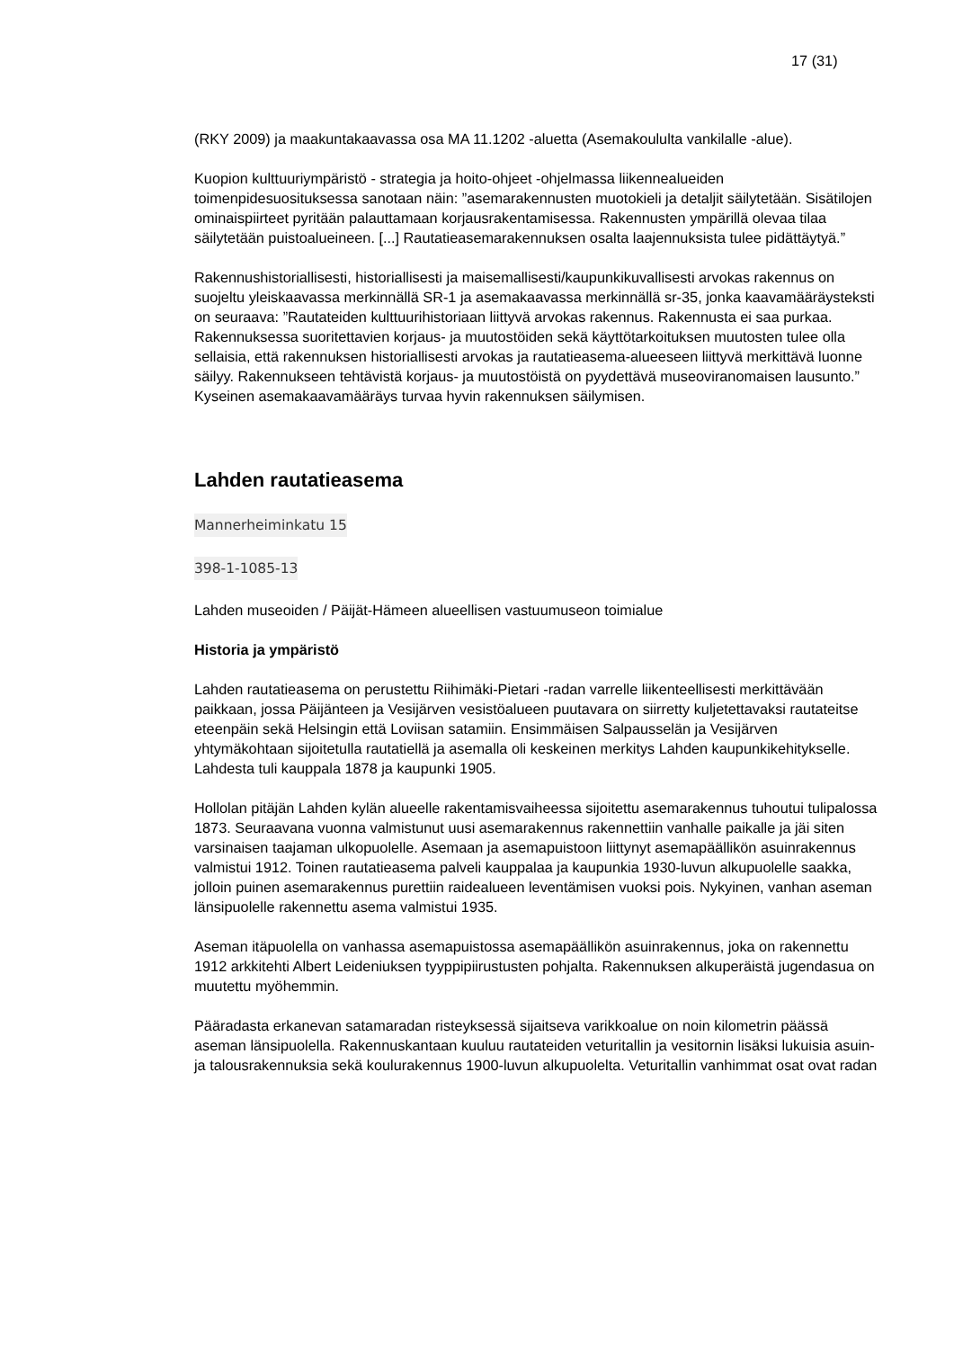17 (31)
(RKY 2009) ja maakuntakaavassa osa MA 11.1202 -aluetta (Asemakoululta vankilalle -alue).
Kuopion kulttuuriympäristö - strategia ja hoito-ohjeet -ohjelmassa liikennealueiden toimenpidesuosituksessa sanotaan näin: ”asemarakennusten muotokieli ja detaljit säilytetään. Sisätilojen ominaispiirteet pyritään palauttamaan korjausrakentamisessa. Rakennusten ympärillä olevaa tilaa säilytetään puistoalueineen. [...] Rautatieasemarakennuksen osalta laajennuksista tulee pidättäytyä.”
Rakennushistoriallisesti, historiallisesti ja maisemallisesti/kaupunkikuvallisesti arvokas rakennus on suojeltu yleiskaavassa merkinnällä SR-1 ja asemakaavassa merkinnällä sr-35, jonka kaavamääräysteksti on seuraava: ”Rautateiden kulttuurihistoriaan liittyvä arvokas rakennus. Rakennusta ei saa purkaa. Rakennuksessa suoritettavien korjaus- ja muutostöiden sekä käyttötarkoituksen muutosten tulee olla sellaisia, että rakennuksen historiallisesti arvokas ja rautatieasema-alueeseen liittyvä merkittävä luonne säilyy. Rakennukseen tehtävistä korjaus- ja muutostöistä on pyydettävä museoviranomaisen lausunto.” Kyseinen asemakaavamääräys turvaa hyvin rakennuksen säilymisen.
Lahden rautatieasema
Mannerheiminkatu 15
398-1-1085-13
Lahden museoiden / Päijät-Hämeen alueellisen vastuumuseon toimialue
Historia ja ympäristö
Lahden rautatieasema on perustettu Riihimäki-Pietari -radan varrelle liikenteellisesti merkittävään paikkaan, jossa Päijänteen ja Vesijärven vesistöalueen puutavara on siirretty kuljetettavaksi rautateitse eteenpäin sekä Helsingin että Loviisan satamiin. Ensimmäisen Salpausselän ja Vesijärven yhtymäkohtaan sijoitetulla rautatiellä ja asemalla oli keskeinen merkitys Lahden kaupunkikehitykselle. Lahdesta tuli kauppala 1878 ja kaupunki 1905.
Hollolan pitäjän Lahden kylän alueelle rakentamisvaiheessa sijoitettu asemarakennus tuhoutui tulipalossa 1873. Seuraavana vuonna valmistunut uusi asemarakennus rakennettiin vanhalle paikalle ja jäi siten varsinaisen taajaman ulkopuolelle. Asemaan ja asemapuistoon liittynyt asemapäällikön asuinrakennus valmistui 1912. Toinen rautatieasema palveli kauppalaa ja kaupunkia 1930-luvun alkupuolelle saakka, jolloin puinen asemarakennus purettiin raidealueen leventämisen vuoksi pois. Nykyinen, vanhan aseman länsipuolelle rakennettu asema valmistui 1935.
Aseman itäpuolella on vanhassa asemapuistossa asemapäällikön asuinrakennus, joka on rakennettu 1912 arkkitehti Albert Leideniuksen tyyppipiirustusten pohjalta. Rakennuksen alkuperäistä jugendasua on muutettu myöhemmin.
Pääradasta erkanevan satamaradan risteyksessä sijaitseva varikkoalue on noin kilometrin päässä aseman länsipuolella. Rakennuskantaan kuuluu rautateiden veturitallin ja vesitornin lisäksi lukuisia asuin- ja talousrakennuksia sekä koulurakennus 1900-luvun alkupuolelta. Veturitallin vanhimmat osat ovat radan